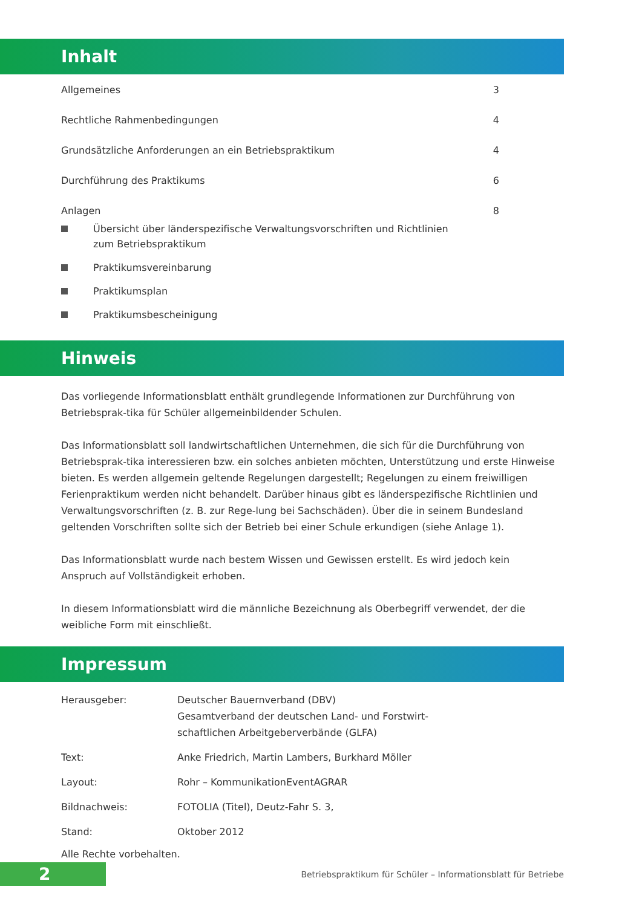Inhalt
Allgemeines 3
Rechtliche Rahmenbedingungen 4
Grundsätzliche Anforderungen an ein Betriebspraktikum
4
Durchführung des Praktikums 6
Anlagen 8
Übersicht über länderspezifische Verwaltungsvorschriften und Richtlinien
zum Betriebspraktikum
Praktikumsvereinbarung
Praktikumsplan
Praktikumsbescheinigung
Hinweis
Das vorliegende Informationsblatt enthält grundlegende Informationen zur Durchführung von Betriebsprak-tika für Schüler allgemeinbildender Schulen.
Das Informationsblatt soll landwirtschaftlichen Unternehmen, die sich für die Durchführung von Betriebsprak-tika interessieren bzw. ein solches anbieten möchten, Unterstützung und erste Hinweise bieten. Es werden allgemein geltende Regelungen dargestellt; Regelungen zu einem freiwilligen Ferienpraktikum werden nicht behandelt. Darüber hinaus gibt es länderspezifische Richtlinien und Verwaltungsvorschriften (z. B. zur Rege-lung bei Sachschäden). Über die in seinem Bundesland geltenden Vorschriften sollte sich der Betrieb bei einer Schule erkundigen (siehe Anlage 1).
Das Informationsblatt wurde nach bestem Wissen und Gewissen erstellt. Es wird jedoch kein
Anspruch auf Vollständigkeit erhoben.
In diesem Informationsblatt wird die männliche Bezeichnung als Oberbegriff verwendet, der die weibliche Form mit einschließt.
Impressum
| Herausgeber: | Deutscher Bauernverband (DBV) Gesamtverband der deutschen Land- und Forstwirt- schaftlichen Arbeitgeberverbände (GLFA) |
| Text: | Anke Friedrich, Martin Lambers, Burkhard Möller |
| Layout: | Rohr – KommunikationEventAGRAR |
| Bildnachweis: | FOTOLIA (Titel), Deutz-Fahr S. 3, |
| Stand: | Oktober 2012 |
Alle Rechte vorbehalten.
2
Betriebspraktikum für Schüler – Informationsblatt für Betriebe